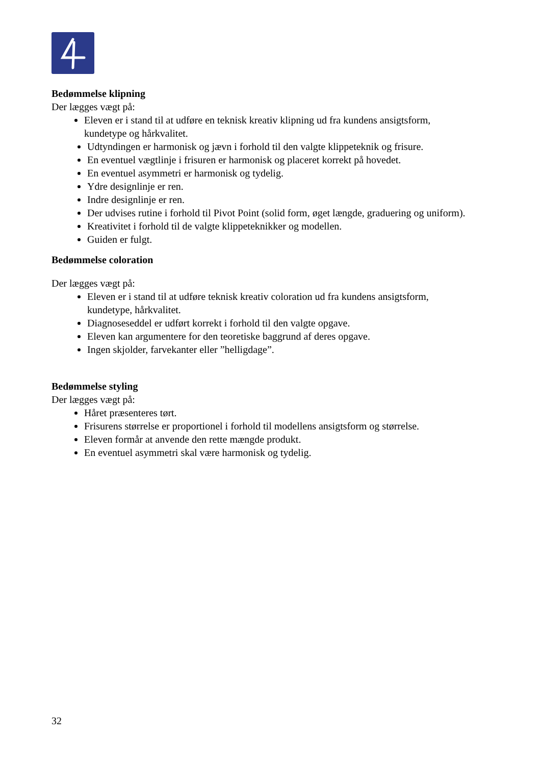Bedømmelse klipning
Der lægges vægt på:
Eleven er i stand til at udføre en teknisk kreativ klipning ud fra kundens ansigtsform, kundetype og hårkvalitet.
Udtyndingen er harmonisk og jævn i forhold til den valgte klippeteknik og frisure.
En eventuel vægtlinje i frisuren er harmonisk og placeret korrekt på hovedet.
En eventuel asymmetri er harmonisk og tydelig.
Ydre designlinje er ren.
Indre designlinje er ren.
Der udvises rutine i forhold til Pivot Point (solid form, øget længde, graduering og uniform).
Kreativitet i forhold til de valgte klippeteknikker og modellen.
Guiden er fulgt.
Bedømmelse coloration
Der lægges vægt på:
Eleven er i stand til at udføre teknisk kreativ coloration ud fra kundens ansigtsform, kundetype, hårkvalitet.
Diagnoseseddel er udført korrekt i forhold til den valgte opgave.
Eleven kan argumentere for den teoretiske baggrund af deres opgave.
Ingen skjolder, farvekanter eller ”helligdage”.
Bedømmelse styling
Der lægges vægt på:
Håret præsenteres tørt.
Frisurens størrelse er proportionel i forhold til modellens ansigtsform og størrelse.
Eleven formår at anvende den rette mængde produkt.
En eventuel asymmetri skal være harmonisk og tydelig.
32